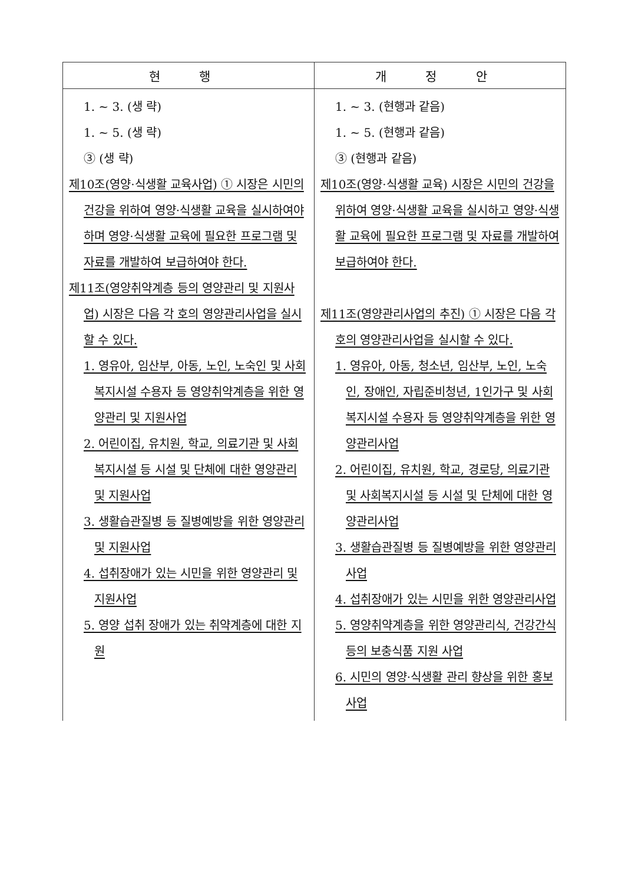| 현 행 | 개 정 안 |
| --- | --- |
| 1. ~ 3. (생 략) 1. ~ 5. (생 략) ③ (생 략) 제10조(영양·식생활 교육사업) ① 시장은 시민의 건강을 위하여 영양·식생활 교육을 실시하여야 하며 영양·식생활 교육에 필요한 프로그램 및 자료를 개발하여 보급하여야 한다. 제11조(영양취약계층 등의 영양관리 및 지원사업) 시장은 다음 각 호의 영양관리사업을 실시할 수 있다. 1. 영유아, 임산부, 아동, 노인, 노숙인 및 사회복지시설 수용자 등 영양취약계층을 위한 영양관리 및 지원사업 2. 어린이집, 유치원, 학교, 의료기관 및 사회복지시설 등 시설 및 단체에 대한 영양관리 및 지원사업 3. 생활습관질병 등 질병예방을 위한 영양관리 및 지원사업 4. 섭취장애가 있는 시민을 위한 영양관리 및 지원사업 5. 영양 섭취 장애가 있는 취약계층에 대한 지원 | 1. ~ 3. (현행과 같음) 1. ~ 5. (현행과 같음) ③ (현행과 같음) 제10조(영양·식생활 교육) 시장은 시민의 건강을 위하여 영양·식생활 교육을 실시하고 영양·식생활 교육에 필요한 프로그램 및 자료를 개발하여 보급하여야 한다. 제11조(영양관리사업의 추진) ① 시장은 다음 각 호의 영양관리사업을 실시할 수 있다. 1. 영유아, 아동, 청소년, 임산부, 노인, 노숙인, 장애인, 자립준비청년, 1인가구 및 사회복지시설 수용자 등 영양취약계층을 위한 영양관리사업 2. 어린이집, 유치원, 학교, 경로당, 의료기관 및 사회복지시설 등 시설 및 단체에 대한 영양관리사업 3. 생활습관질병 등 질병예방을 위한 영양관리사업 4. 섭취장애가 있는 시민을 위한 영양관리사업 5. 영양취약계층을 위한 영양관리식, 건강간식 등의 보충식품 지원 사업 6. 시민의 영양·식생활 관리 향상을 위한 홍보 사업 |